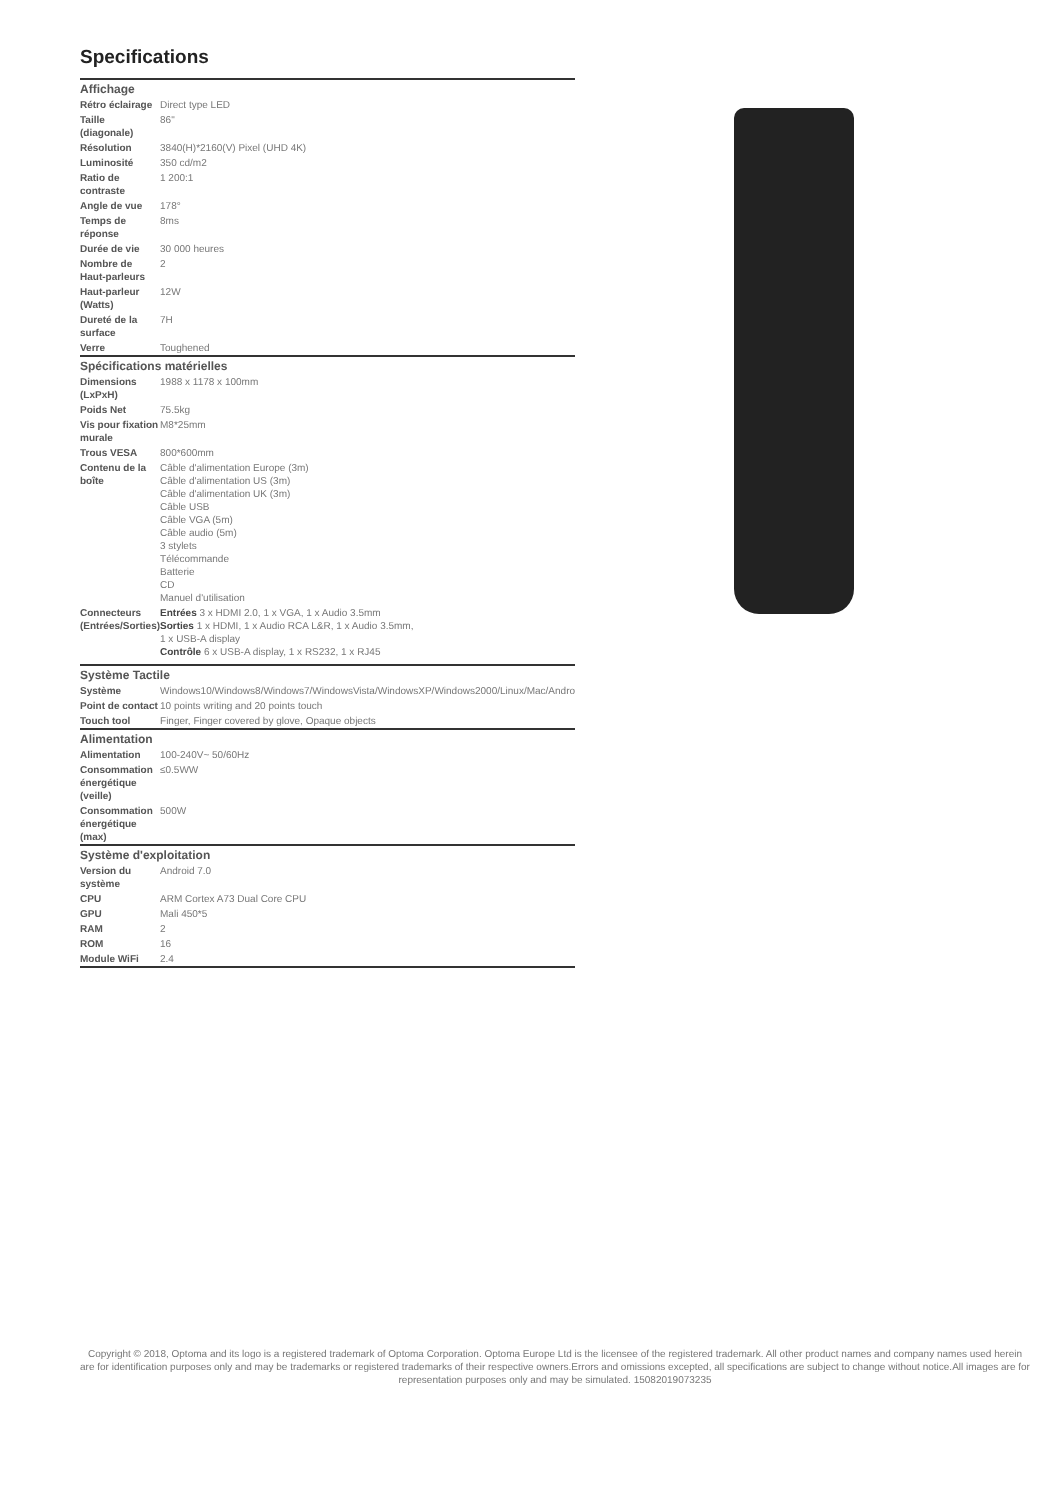Specifications
| Affichage | |
| --- | --- |
| Rétro éclairage | Direct type LED |
| Taille (diagonale) | 86" |
| Résolution | 3840(H)*2160(V) Pixel (UHD 4K) |
| Luminosité | 350 cd/m2 |
| Ratio de contraste | 1 200:1 |
| Angle de vue | 178° |
| Temps de réponse | 8ms |
| Durée de vie | 30 000 heures |
| Nombre de Haut-parleurs | 2 |
| Haut-parleur (Watts) | 12W |
| Dureté de la surface | 7H |
| Verre | Toughened |
| Spécifications matérielles | |
| Dimensions (LxPxH) | 1988 x 1178 x 100mm |
| Poids Net | 75.5kg |
| Vis pour fixation murale | M8*25mm |
| Trous VESA | 800*600mm |
| Contenu de la boîte | Câble d'alimentation Europe (3m) Câble d'alimentation US (3m) Câble d'alimentation UK (3m) Câble USB Câble VGA (5m) Câble audio (5m) 3 stylets Télécommande Batterie CD Manuel d'utilisation |
| Connecteurs (Entrées/Sorties) | Entrées 3 x HDMI 2.0, 1 x VGA, 1 x Audio 3.5mm Sorties 1 x HDMI, 1 x Audio RCA L&R, 1 x Audio 3.5mm, 1 x USB-A display Contrôle 6 x USB-A display, 1 x RS232, 1 x RJ45 |
| Système Tactile | |
| Système | Windows10/Windows8/Windows7/WindowsVista/WindowsXP/Windows2000/Linux/Mac/Andro |
| Point de contact | 10 points writing and 20 points touch |
| Touch tool | Finger, Finger covered by glove, Opaque objects |
| Alimentation | |
| Alimentation | 100-240V~ 50/60Hz |
| Consommation énergétique (veille) | ≤0.5WW |
| Consommation énergétique (max) | 500W |
| Système d'exploitation | |
| Version du système | Android 7.0 |
| CPU | ARM Cortex A73 Dual Core CPU |
| GPU | Mali 450*5 |
| RAM | 2 |
| ROM | 16 |
| Module WiFi | 2.4 |
Copyright © 2018, Optoma and its logo is a registered trademark of Optoma Corporation. Optoma Europe Ltd is the licensee of the registered trademark. All other product names and company names used herein are for identification purposes only and may be trademarks or registered trademarks of their respective owners.Errors and omissions excepted, all specifications are subject to change without notice.All images are for representation purposes only and may be simulated. 15082019073235